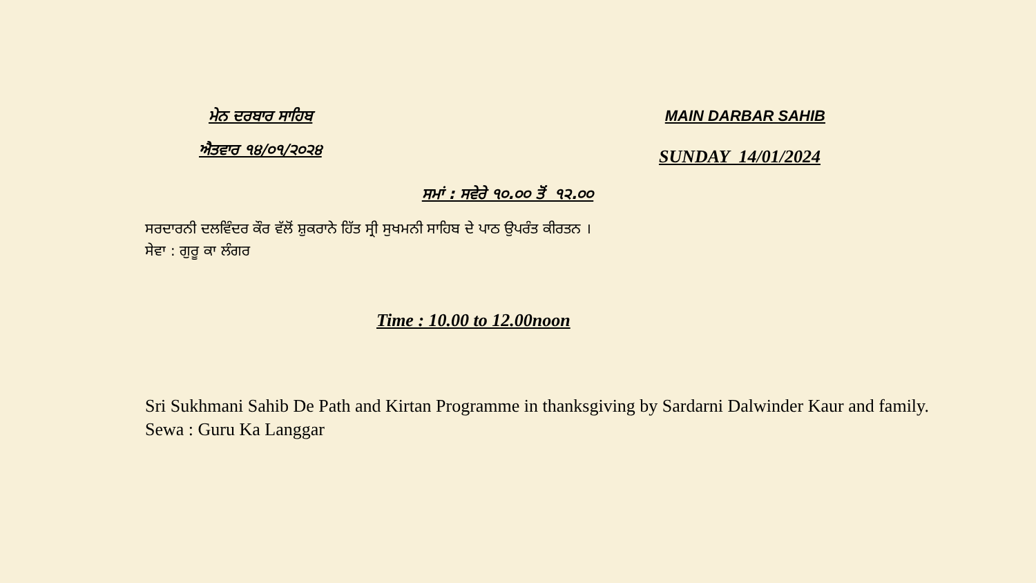ਮੇਨ ਦਰਬਾਰ ਸਾਹਿਬ MAIN DARBAR SAHIB
ਐਤਵਾਰ ੧੪/੦੧/੨੦੨੪
SUNDAY 14/01/2024
ਸਮਾਂ : ਸਵੇਰੇ ੧੦.੦੦ ਤੋਂ ੧੨.੦੦
ਸਰਦਾਰਨੀ ਦਲਵਿੰਦਰ ਕੌਰ ਵੱਲੋਂ ਸ਼ੁਕਰਾਨੇ ਹਿੱਤ ਸ੍ਰੀ ਸੁਖਮਨੀ ਸਾਹਿਬ ਦੇ ਪਾਠ ਉਪਰੰਤ ਕੀਰਤਨ ।
ਸੇਵਾ : ਗੁਰੂ ਕਾ ਲੰਗਰ
Time : 10.00 to 12.00noon
Sri Sukhmani Sahib De Path and Kirtan Programme in thanksgiving by Sardarni Dalwinder Kaur and family.
Sewa : Guru Ka Langgar